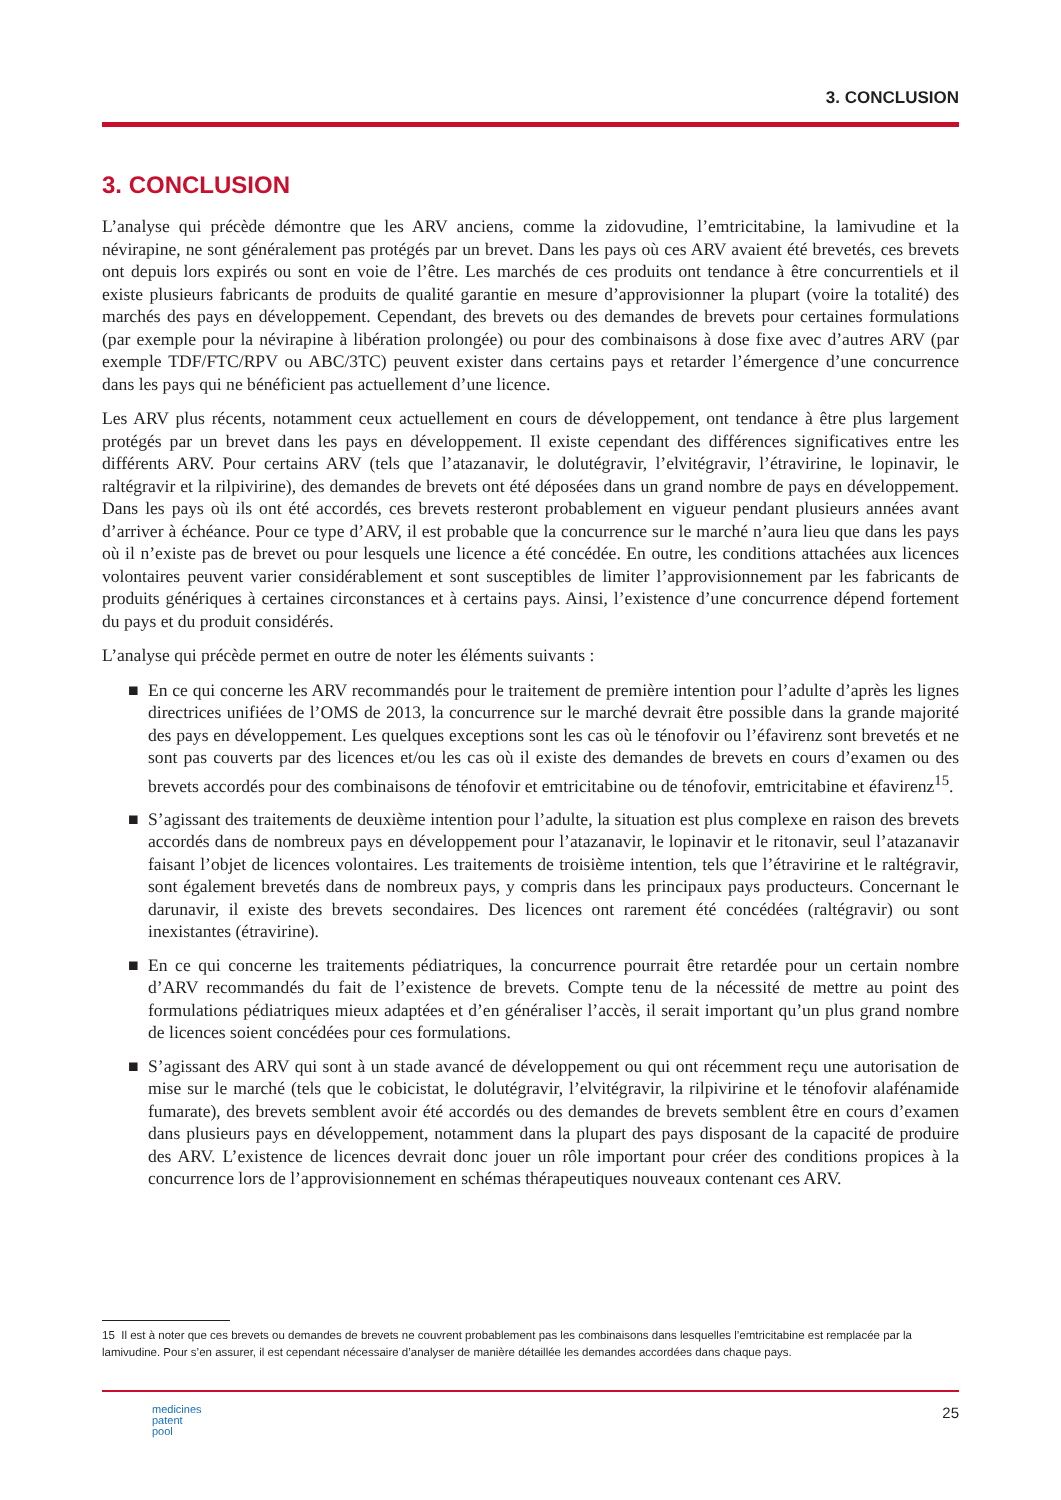3. CONCLUSION
3. CONCLUSION
L’analyse qui précède démontre que les ARV anciens, comme la zidovudine, l’emtricitabine, la lamivudine et la névirapine, ne sont généralement pas protégés par un brevet. Dans les pays où ces ARV avaient été brevetés, ces brevets ont depuis lors expirés ou sont en voie de l’être. Les marchés de ces produits ont tendance à être concurrentiels et il existe plusieurs fabricants de produits de qualité garantie en mesure d’approvisionner la plupart (voire la totalité) des marchés des pays en développement. Cependant, des brevets ou des demandes de brevets pour certaines formulations (par exemple pour la névirapine à libération prolongée) ou pour des combinaisons à dose fixe avec d’autres ARV (par exemple TDF/FTC/RPV ou ABC/3TC) peuvent exister dans certains pays et retarder l’émergence d’une concurrence dans les pays qui ne bénéficient pas actuellement d’une licence.
Les ARV plus récents, notamment ceux actuellement en cours de développement, ont tendance à être plus largement protégés par un brevet dans les pays en développement. Il existe cependant des différences significatives entre les différents ARV. Pour certains ARV (tels que l’atazanavir, le dolutégravir, l’elvitégravir, l’étravirine, le lopinavir, le raltégravir et la rilpivirine), des demandes de brevets ont été déposées dans un grand nombre de pays en développement. Dans les pays où ils ont été accordés, ces brevets resteront probablement en vigueur pendant plusieurs années avant d’arriver à échéance. Pour ce type d’ARV, il est probable que la concurrence sur le marché n’aura lieu que dans les pays où il n’existe pas de brevet ou pour lesquels une licence a été concédée. En outre, les conditions attachées aux licences volontaires peuvent varier considérablement et sont susceptibles de limiter l’approvisionnement par les fabricants de produits génériques à certaines circonstances et à certains pays. Ainsi, l’existence d’une concurrence dépend fortement du pays et du produit considérés.
L’analyse qui précède permet en outre de noter les éléments suivants :
■ En ce qui concerne les ARV recommandés pour le traitement de première intention pour l’adulte d’après les lignes directrices unifiées de l’OMS de 2013, la concurrence sur le marché devrait être possible dans la grande majorité des pays en développement. Les quelques exceptions sont les cas où le ténofovir ou l’éfavirenz sont brevetés et ne sont pas couverts par des licences et/ou les cas où il existe des demandes de brevets en cours d’examen ou des brevets accordés pour des combinaisons de ténofovir et emtricitabine ou de ténofovir, emtricitabine et éfavirenz<sup>15</sup>.
■ S’agissant des traitements de deuxième intention pour l’adulte, la situation est plus complexe en raison des brevets accordés dans de nombreux pays en développement pour l’atazanavir, le lopinavir et le ritonavir, seul l’atazanavir faisant l’objet de licences volontaires. Les traitements de troisième intention, tels que l’étravirine et le raltégravir, sont également brevetés dans de nombreux pays, y compris dans les principaux pays producteurs. Concernant le darunavir, il existe des brevets secondaires. Des licences ont rarement été concédées (raltégravir) ou sont inexistantes (étravirine).
■ En ce qui concerne les traitements pédiatriques, la concurrence pourrait être retardée pour un certain nombre d’ARV recommandés du fait de l’existence de brevets. Compte tenu de la nécessité de mettre au point des formulations pédiatriques mieux adaptées et d’en généraliser l’accès, il serait important qu’un plus grand nombre de licences soient concédées pour ces formulations.
■ S’agissant des ARV qui sont à un stade avancé de développement ou qui ont récemment reçu une autorisation de mise sur le marché (tels que le cobicistat, le dolutégravir, l’elvitégravir, la rilpivirine et le ténofovir alafénamide fumarate), des brevets semblent avoir été accordés ou des demandes de brevets semblent être en cours d’examen dans plusieurs pays en développement, notamment dans la plupart des pays disposant de la capacité de produire des ARV. L’existence de licences devrait donc jouer un rôle important pour créer des conditions propices à la concurrence lors de l’approvisionnement en schémas thérapeutiques nouveaux contenant ces ARV.
15 Il est à noter que ces brevets ou demandes de brevets ne couvrent probablement pas les combinaisons dans lesquelles l’emtricitabine est remplacée par la lamivudine. Pour s’en assurer, il est cependant nécessaire d’analyser de manière détaillée les demandes accordées dans chaque pays.
medicines
patent
pool
25